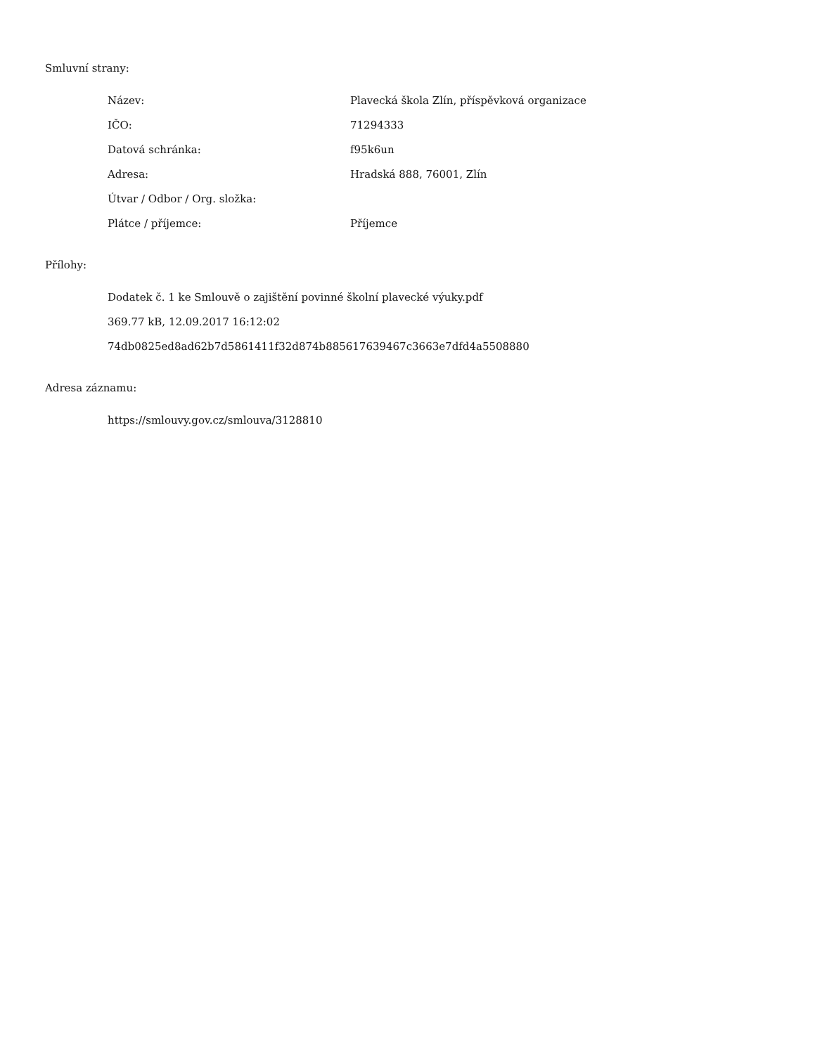Smluvní strany:
| Název: | Plavecká škola Zlín, příspěvková organizace |
| IČO: | 71294333 |
| Datová schránka: | f95k6un |
| Adresa: | Hradská 888, 76001, Zlín |
| Útvar / Odbor / Org. složka: | |
| Plátce / příjemce: | Příjemce |
Přílohy:
Dodatek č. 1 ke Smlouvě o zajištění povinné školní plavecké výuky.pdf
369.77 kB, 12.09.2017 16:12:02
74db0825ed8ad62b7d5861411f32d874b885617639467c3663e7dfd4a5508880
Adresa záznamu:
https://smlouvy.gov.cz/smlouva/3128810